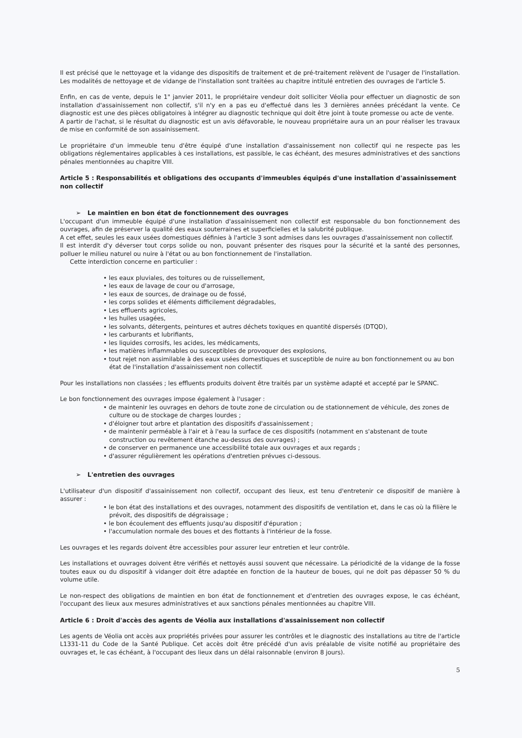Il est précisé que le nettoyage et la vidange des dispositifs de traitement et de pré-traitement relèvent de l'usager de l'installation. Les modalités de nettoyage et de vidange de l'installation sont traitées au chapitre intitulé entretien des ouvrages de l'article 5.
Enfin, en cas de vente, depuis le 1" janvier 2011, le propriétaire vendeur doit solliciter Véolia pour effectuer un diagnostic de son installation d'assainissement non collectif, s'il n'y en a pas eu d'effectué dans les 3 dernières années précédant la vente. Ce diagnostic est une des pièces obligatoires à intégrer au diagnostic technique qui doit être joint à toute promesse ou acte de vente.
A partir de l'achat, si le résultat du diagnostic est un avis défavorable, le nouveau propriétaire aura un an pour réaliser les travaux de mise en conformité de son assainissement.
Le propriétaire d'un immeuble tenu d'être équipé d'une installation d'assainissement non collectif qui ne respecte pas les obligations réglementaires applicables à ces installations, est passible, le cas échéant, des mesures administratives et des sanctions pénales mentionnées au chapitre VIII.
Article 5 : Responsabilités et obligations des occupants d'immeubles équipés d'une installation d'assainissement non collectif
➢ Le maintien en bon état de fonctionnement des ouvrages
L'occupant d'un immeuble équipé d'une installation d'assainissement non collectif est responsable du bon fonctionnement des ouvrages, afin de préserver la qualité des eaux souterraines et superficielles et la salubrité publique.
A cet effet, seules les eaux usées domestiques définies à l'article 3 sont admises dans les ouvrages d'assainissement non collectif.
Il est interdit d'y déverser tout corps solide ou non, pouvant présenter des risques pour la sécurité et la santé des personnes, polluer le milieu naturel ou nuire à l'état ou au bon fonctionnement de l'installation.
Cette interdiction concerne en particulier :
• les eaux pluviales, des toitures ou de ruissellement,
• les eaux de lavage de cour ou d'arrosage,
• les eaux de sources, de drainage ou de fossé,
• les corps solides et éléments difficilement dégradables,
• Les effluents agricoles,
• les huiles usagées,
• les solvants, détergents, peintures et autres déchets toxiques en quantité dispersés (DTQD),
• les carburants et lubrifiants,
• les liquides corrosifs, les acides, les médicaments,
• les matières inflammables ou susceptibles de provoquer des explosions,
• tout rejet non assimilable à des eaux usées domestiques et susceptible de nuire au bon fonctionnement ou au bon état de l'installation d'assainissement non collectif.
Pour les installations non classées ; les effluents produits doivent être traités par un système adapté et accepté par le SPANC.
Le bon fonctionnement des ouvrages impose également à l'usager :
• de maintenir les ouvrages en dehors de toute zone de circulation ou de stationnement de véhicule, des zones de culture ou de stockage de charges lourdes ;
• d'éloigner tout arbre et plantation des dispositifs d'assainissement ;
• de maintenir perméable à l'air et à l'eau la surface de ces dispositifs (notamment en s'abstenant de toute construction ou revêtement étanche au-dessus des ouvrages) ;
• de conserver en permanence une accessibilité totale aux ouvrages et aux regards ;
• d'assurer régulièrement les opérations d'entretien prévues ci-dessous.
➢ L'entretien des ouvrages
L'utilisateur d'un dispositif d'assainissement non collectif, occupant des lieux, est tenu d'entretenir ce dispositif de manière à assurer :
• le bon état des installations et des ouvrages, notamment des dispositifs de ventilation et, dans le cas où la filière le prévoit, des dispositifs de dégraissage ;
• le bon écoulement des effluents jusqu'au dispositif d'épuration ;
• l'accumulation normale des boues et des flottants à l'intérieur de la fosse.
Les ouvrages et les regards doivent être accessibles pour assurer leur entretien et leur contrôle.
Les installations et ouvrages doivent être vérifiés et nettoyés aussi souvent que nécessaire. La périodicité de la vidange de la fosse toutes eaux ou du dispositif à vidanger doit être adaptée en fonction de la hauteur de boues, qui ne doit pas dépasser 50 % du volume utile.
Le non-respect des obligations de maintien en bon état de fonctionnement et d'entretien des ouvrages expose, le cas échéant, l'occupant des lieux aux mesures administratives et aux sanctions pénales mentionnées au chapitre VIII.
Article 6 : Droit d'accès des agents de Véolia aux installations d'assainissement non collectif
Les agents de Véolia ont accès aux propriétés privées pour assurer les contrôles et le diagnostic des installations au titre de l'article L1331-11 du Code de la Santé Publique. Cet accès doit être précédé d'un avis préalable de visite notifié au propriétaire des ouvrages et, le cas échéant, à l'occupant des lieux dans un délai raisonnable (environ 8 jours).
5